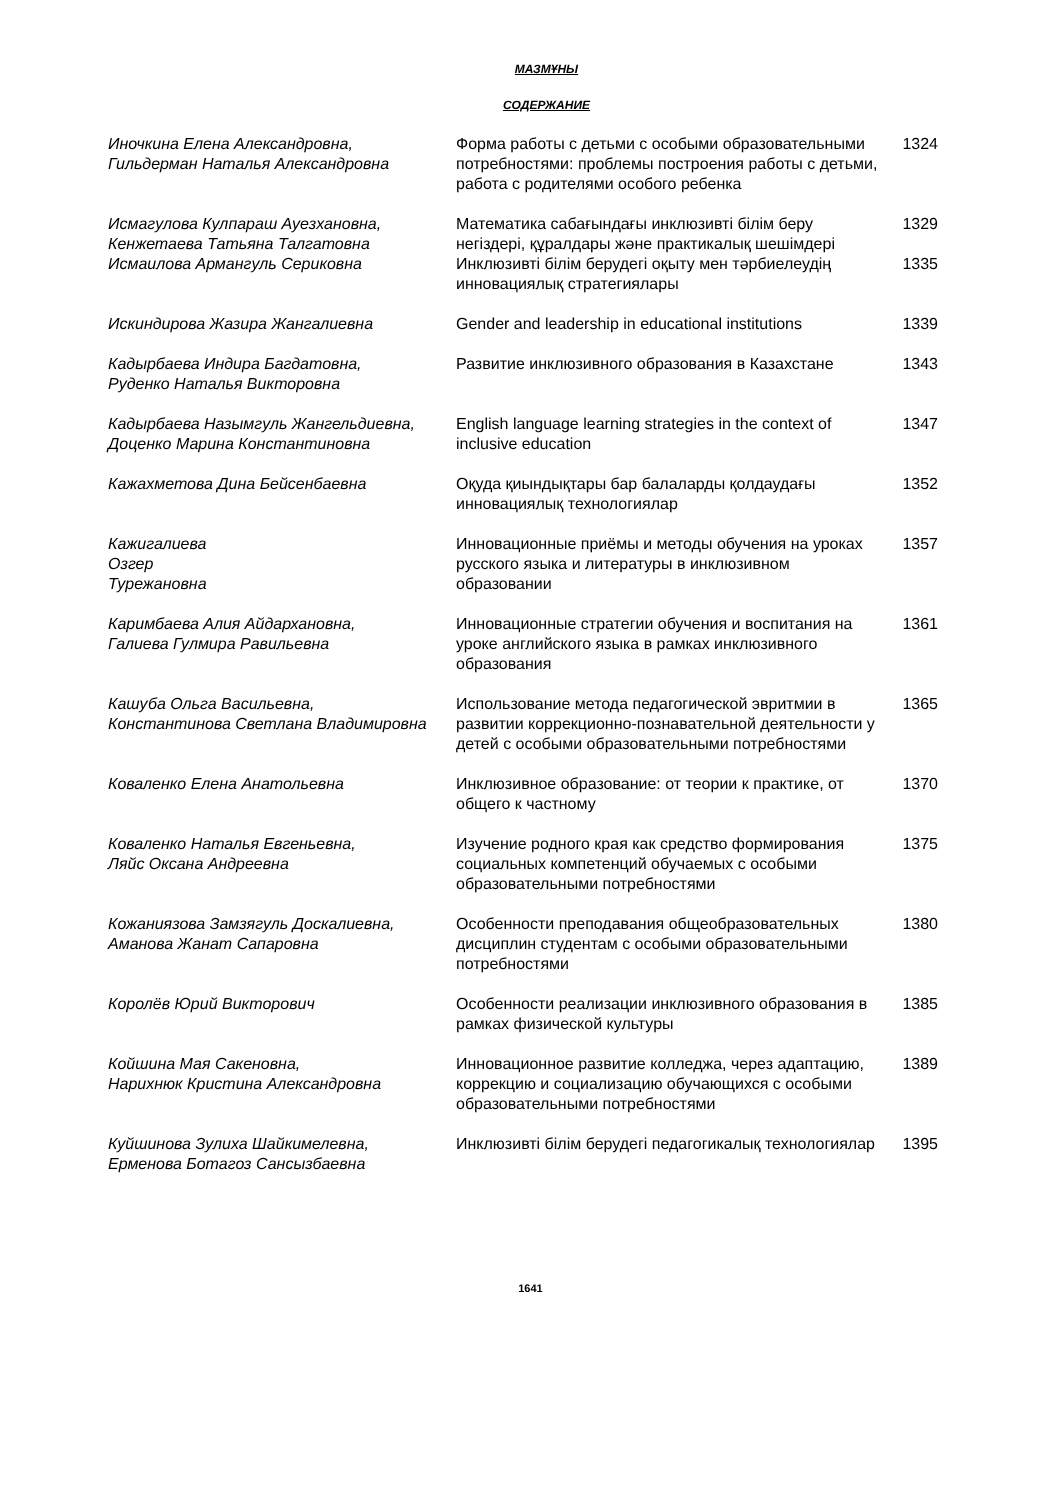МАЗМҰНЫ
СОДЕРЖАНИЕ
| Иночкина Елена Александровна, Гильдерман Наталья Александровна | Форма работы с детьми с особыми образовательными потребностями: проблемы построения работы с детьми, работа с родителями особого ребенка | 1324 |
| Исмагулова Кулпараш Ауезхановна, Кенжетаева Татьяна Талгатовна | Математика сабағындағы инклюзивті білім беру негіздері, құралдары және практикалық шешімдері | 1329 |
| Исмаилова Армангуль Сериковна | Инклюзивті білім берудегі оқыту мен тәрбиелеудің инновациялық стратегиялары | 1335 |
| Искиндирова Жазира Жангалиевна | Gender and leadership in educational institutions | 1339 |
| Кадырбаева Индира Багдатовна, Руденко Наталья Викторовна | Развитие инклюзивного образования в Казахстане | 1343 |
| Кадырбаева Назымгуль Жангельдиевна, Доценко Марина Константиновна | English language learning strategies in the context of inclusive education | 1347 |
| Кажахметова Дина Бейсенбаевна | Оқуда қиындықтары бар балаларды қолдаудағы инновациялық технологиялар | 1352 |
| Кажигалиева Озгер Турежановна | Инновационные приёмы и методы обучения на уроках русского языка и литературы в инклюзивном образовании | 1357 |
| Каримбаева Алия Айдархановна, Галиева Гулмира Равильевна | Инновационные стратегии обучения и воспитания на уроке английского языка в рамках инклюзивного образования | 1361 |
| Кашуба Ольга Васильевна, Константинова Светлана Владимировна | Использование метода педагогической эвритмии в развитии коррекционно-познавательной деятельности у детей с особыми образовательными потребностями | 1365 |
| Коваленко Елена Анатольевна | Инклюзивное образование: от теории к практике, от общего к частному | 1370 |
| Коваленко Наталья Евгеньевна, Ляйс Оксана Андреевна | Изучение родного края как средство формирования социальных компетенций обучаемых с особыми образовательными потребностями | 1375 |
| Кожаниязова Замзягуль Доскалиевна, Аманова Жанат Сапаровна | Особенности преподавания общеобразовательных дисциплин студентам с особыми образовательными потребностями | 1380 |
| Королёв Юрий Викторович | Особенности реализации инклюзивного образования в рамках физической культуры | 1385 |
| Койшина Мая Сакеновна, Нарихнюк Кристина Александровна | Инновационное развитие колледжа, через адаптацию, коррекцию и социализацию обучающихся с особыми образовательными потребностями | 1389 |
| Куйшинова Зулиха Шайкимелевна, Ерменова Ботагоз Сансызбаевна | Инклюзивті білім берудегі педагогикалық технологиялар | 1395 |
1641